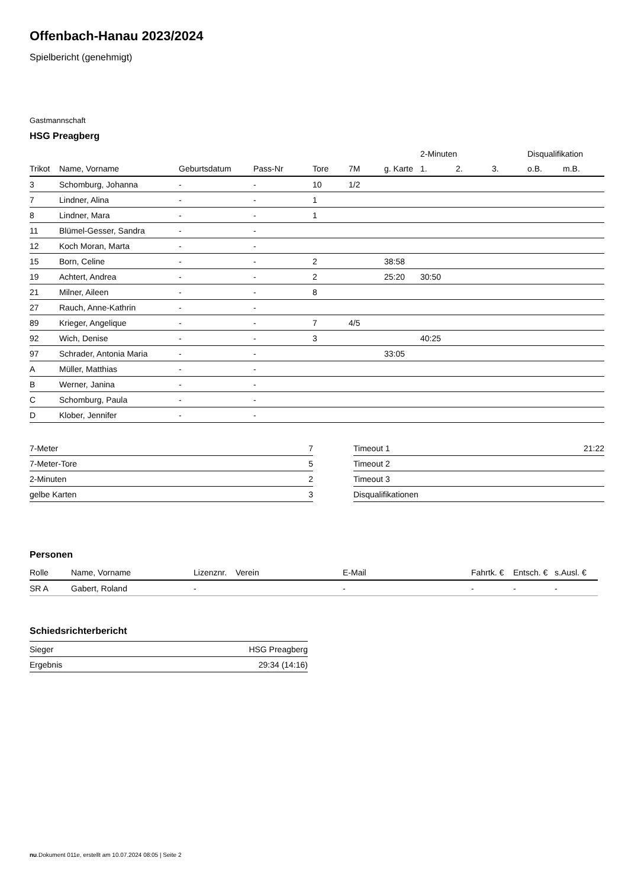Offenbach-Hanau 2023/2024
Spielbericht (genehmigt)
Gastmannschaft
HSG Preagberg
| | | | | | | | 2-Minuten | | | Disqualifikation | |
| --- | --- | --- | --- | --- | --- | --- | --- | --- | --- | --- | --- |
| Trikot | Name, Vorname | Geburtsdatum | Pass-Nr | Tore | 7M | g. Karte | 1. | 2. | 3. | o.B. | m.B. |
| 3 | Schomburg, Johanna | - | - | 10 | 1/2 | | | | | | |
| 7 | Lindner, Alina | - | - | 1 | | | | | | | |
| 8 | Lindner, Mara | - | - | 1 | | | | | | | |
| 11 | Blümel-Gesser, Sandra | - | - | | | | | | | | |
| 12 | Koch Moran, Marta | - | - | | | | | | | | |
| 15 | Born, Celine | - | - | 2 | | 38:58 | | | | | |
| 19 | Achtert, Andrea | - | - | 2 | | 25:20 | 30:50 | | | | |
| 21 | Milner, Aileen | - | - | 8 | | | | | | | |
| 27 | Rauch, Anne-Kathrin | - | - | | | | | | | | |
| 89 | Krieger, Angelique | - | - | 7 | 4/5 | | | | | | |
| 92 | Wich, Denise | - | - | 3 | | | 40:25 | | | | |
| 97 | Schrader, Antonia Maria | - | - | | | 33:05 | | | | | |
| A | Müller, Matthias | - | - | | | | | | | | |
| B | Werner, Janina | - | - | | | | | | | | |
| C | Schomburg, Paula | - | - | | | | | | | | |
| D | Klober, Jennifer | - | - | | | | | | | | |
| 7-Meter | 7 |
| 7-Meter-Tore | 5 |
| 2-Minuten | 2 |
| gelbe Karten | 3 |
| Timeout 1 | 21:22 |
| Timeout 2 | |
| Timeout 3 | |
| Disqualifikationen | |
Personen
| Rolle | Name, Vorname | Lizenznr. | Verein | E-Mail | Fahrtk. € | Entsch. € | s.Ausl. € |
| --- | --- | --- | --- | --- | --- | --- | --- |
| SR A | Gabert, Roland | - | | - | - | - | - |
Schiedsrichterbericht
| Sieger | HSG Preagberg |
| Ergebnis | 29:34 (14:16) |
nu.Dokument 011e, erstellt am 10.07.2024 08:05 | Seite 2